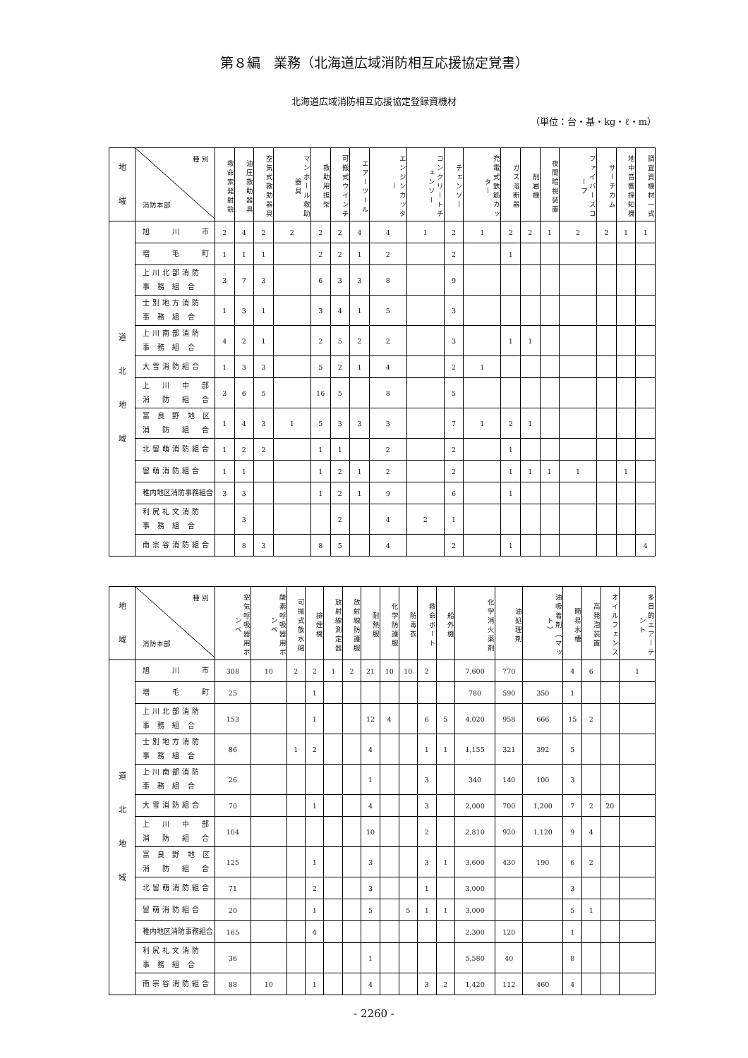第８編　業務（北海道広域消防相互応援協定覚書）
北海道広域消防相互応援協定登録資機材
（単位：台・基・kg・ℓ・m）
| 地 域 | 種 別 消防本部 | 救命索発射銃 | 油圧救助器具 | 空気式救助器具 | マンホール救助器具 | 救助用担架 | 可搬式ウインチ | エアーツール | エンジンカッター | コンクリートチェンソー | チェンソー | 充電式鉄筋カッター | ガス溶断器 | 削岩機 | 夜間暗視装置 | ファイバースコープ | サーチカム | 地中音響探知機 | 調査資機材一式 |
| --- | --- | --- | --- | --- | --- | --- | --- | --- | --- | --- | --- | --- | --- | --- | --- | --- | --- | --- | --- |
| 道 北 地 域 | 旭 川 市 | 2 | 4 | 2 | 2 | 2 | 2 | 4 | 4 | 1 | 2 | 1 | 2 | 2 | 1 | 2 | 2 | 1 | 1 |
| | 増 毛 町 | 1 | 1 | 1 | | 2 | 2 | 1 | 2 | | 2 | | 1 | | | | | | |
| | 上川北部消防 事 務 組 合 | 3 | 7 | 3 | | 6 | 3 | 3 | 8 | | 9 | | | | | | | | |
| | 士別地方消防 事 務 組 合 | 1 | 3 | 1 | | 3 | 4 | 1 | 5 | | 3 | | | | | | | | |
| | 上川南部消防 事 務 組 合 | 4 | 2 | 1 | | 2 | 5 | 2 | 2 | | 3 | | 1 | 1 | | | | | |
| | 大雪消防組合 | 1 | 3 | 3 | | 5 | 2 | 1 | 4 | | 2 | 1 | | | | | | | |
| | 上 川 中 部 消 防 組 合 | 3 | 6 | 5 | | 16 | 5 | | 8 | | 5 | | | | | | | | |
| | 富 良 野 地 区 消 防 組 合 | 1 | 4 | 3 | 1 | 5 | 3 | 3 | 3 | | 7 | 1 | 2 | 1 | | | | | |
| | 北留萌消防組合 | 1 | 2 | 2 | | 1 | 1 | | 2 | | 2 | | 1 | | | | | | |
| | 留萌消防組合 | 1 | 1 | | | 1 | 2 | 1 | 2 | | 2 | | 1 | 1 | 1 | 1 | | 1 | |
| | 稚内地区消防事務組合 | 3 | 3 | | | 1 | 2 | 1 | 9 | | 6 | | 1 | | | | | | |
| | 利尻礼文消防 事 務 組 合 | | 3 | | | | 2 | | 4 | 2 | 1 | | | | | | | | |
| | 南宗谷消防組合 | | 8 | 3 | | 8 | 5 | | 4 | | 2 | | 1 | | | | | | 4 |
| 地 域 | 種 別 消防本部 | 空気呼吸器用ボンベ | 酸素呼吸器用ボンベ | 可搬式放水砲 | 排煙機 | 放射線測定器 | 放射線防護服 | 耐熱服 | 化学防護服 | 防毒衣 | 救命ボート | 船外機 | 化学消火薬剤 | 油処理剤 | 油吸着剤（マット） | 簡易水槽 | 高発泡装置 | オイルフェンス | 多目的エアーテント |
| --- | --- | --- | --- | --- | --- | --- | --- | --- | --- | --- | --- | --- | --- | --- | --- | --- | --- | --- | --- |
| 道 北 地 域 | 旭 川 市 | 308 | 10 | 2 | 2 | 1 | 2 | 21 | 10 | 10 | 2 | | 7,600 | 770 | | 4 | 6 | | 1 |
| | 増 毛 町 | 25 | | | 1 | | | | | | | | 780 | 590 | 350 | 1 | | | |
| | 上川北部消防 事 務 組 合 | 153 | | | 1 | | | 12 | 4 | | 6 | 5 | 4,020 | 958 | 666 | 15 | 2 | | |
| | 士別地方消防 事 務 組 合 | 86 | | 1 | 2 | | | 4 | | | 1 | 1 | 1,155 | 321 | 392 | 5 | | | |
| | 上川南部消防 事 務 組 合 | 26 | | | | | | 1 | | | 3 | | 340 | 140 | 100 | 3 | | | |
| | 大雪消防組合 | 70 | | | 1 | | | 4 | | | 3 | | 2,000 | 700 | 1,200 | 7 | 2 | 20 | |
| | 上 川 中 部 消 防 組 合 | 104 | | | | | | 10 | | | 2 | | 2,810 | 920 | 1,120 | 9 | 4 | | |
| | 富 良 野 地 区 消 防 組 合 | 125 | | | 1 | | | 3 | | | 3 | 1 | 3,600 | 430 | 190 | 6 | 2 | | |
| | 北留萌消防組合 | 71 | | | 2 | | | 3 | | | 1 | | 3,000 | | | 3 | | | |
| | 留萌消防組合 | 20 | | | 1 | | | 5 | | 5 | 1 | 1 | 3,000 | | | 5 | 1 | | |
| | 稚内地区消防事務組合 | 165 | | | 4 | | | | | | | | 2,300 | 120 | | 1 | | | |
| | 利尻礼文消防 事 務 組 合 | 36 | | | | | | 1 | | | | | 5,580 | 40 | | 8 | | | |
| | 南宗谷消防組合 | 88 | 10 | | 1 | | | 4 | | | 3 | 2 | 1,420 | 112 | 460 | 4 | | | |
- 2260 -